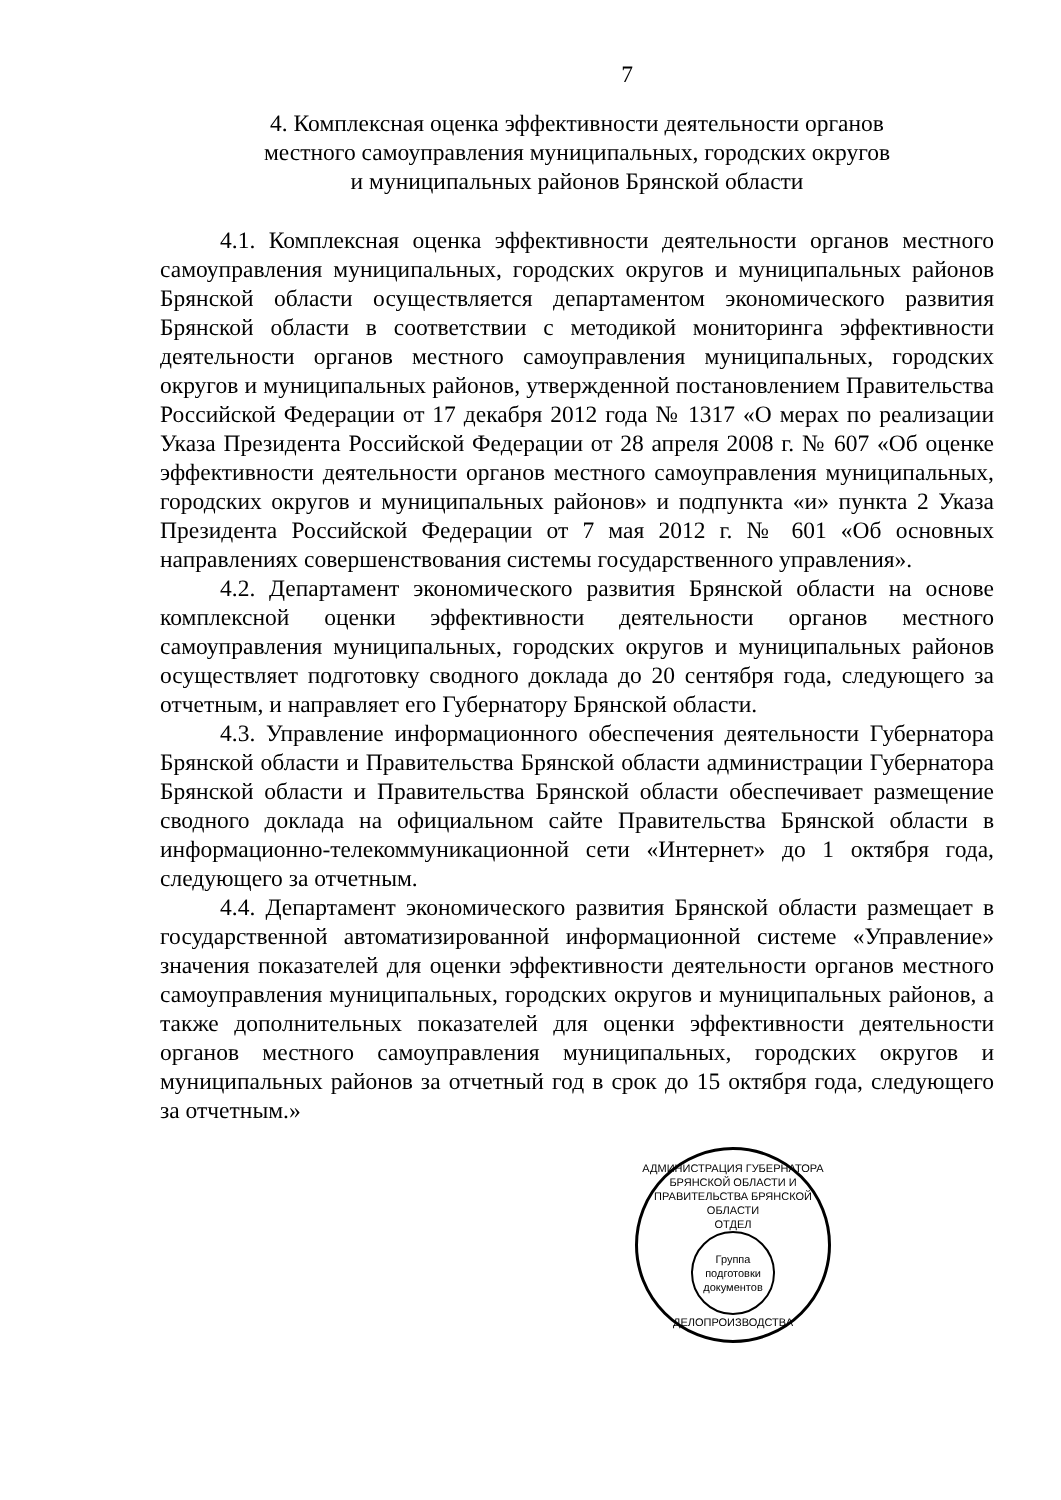7
4. Комплексная оценка эффективности деятельности органов
местного самоуправления муниципальных, городских округов
и муниципальных районов Брянской области
4.1. Комплексная оценка эффективности деятельности органов местного самоуправления муниципальных, городских округов и муниципальных районов Брянской области осуществляется департаментом экономического развития Брянской области в соответствии с методикой мониторинга эффективности деятельности органов местного самоуправления муниципальных, городских округов и муниципальных районов, утвержденной постановлением Правительства Российской Федерации от 17 декабря 2012 года № 1317 «О мерах по реализации Указа Президента Российской Федерации от 28 апреля 2008 г. № 607 «Об оценке эффективности деятельности органов местного самоуправления муниципальных, городских округов и муниципальных районов» и подпункта «и» пункта 2 Указа Президента Российской Федерации от 7 мая 2012 г. № 601 «Об основных направлениях совершенствования системы государственного управления».
4.2. Департамент экономического развития Брянской области на основе комплексной оценки эффективности деятельности органов местного самоуправления муниципальных, городских округов и муниципальных районов осуществляет подготовку сводного доклада до 20 сентября года, следующего за отчетным, и направляет его Губернатору Брянской области.
4.3. Управление информационного обеспечения деятельности Губернатора Брянской области и Правительства Брянской области администрации Губернатора Брянской области и Правительства Брянской области обеспечивает размещение сводного доклада на официальном сайте Правительства Брянской области в информационно-телекоммуникационной сети «Интернет» до 1 октября года, следующего за отчетным.
4.4. Департамент экономического развития Брянской области размещает в государственной автоматизированной информационной системе «Управление» значения показателей для оценки эффективности деятельности органов местного самоуправления муниципальных, городских округов и муниципальных районов, а также дополнительных показателей для оценки эффективности деятельности органов местного самоуправления муниципальных, городских округов и муниципальных районов за отчетный год в срок до 15 октября года, следующего за отчетным.»
АДМИНИСТРАЦИЯ ГУБЕРНАТОРА БРЯНСКОЙ ОБЛАСТИ И ПРАВИТЕЛЬСТВА БРЯНСКОЙ ОБЛАСТИ
ОТДЕЛ
Группа подготовки документов
ДЕЛОПРОИЗВОДСТВА